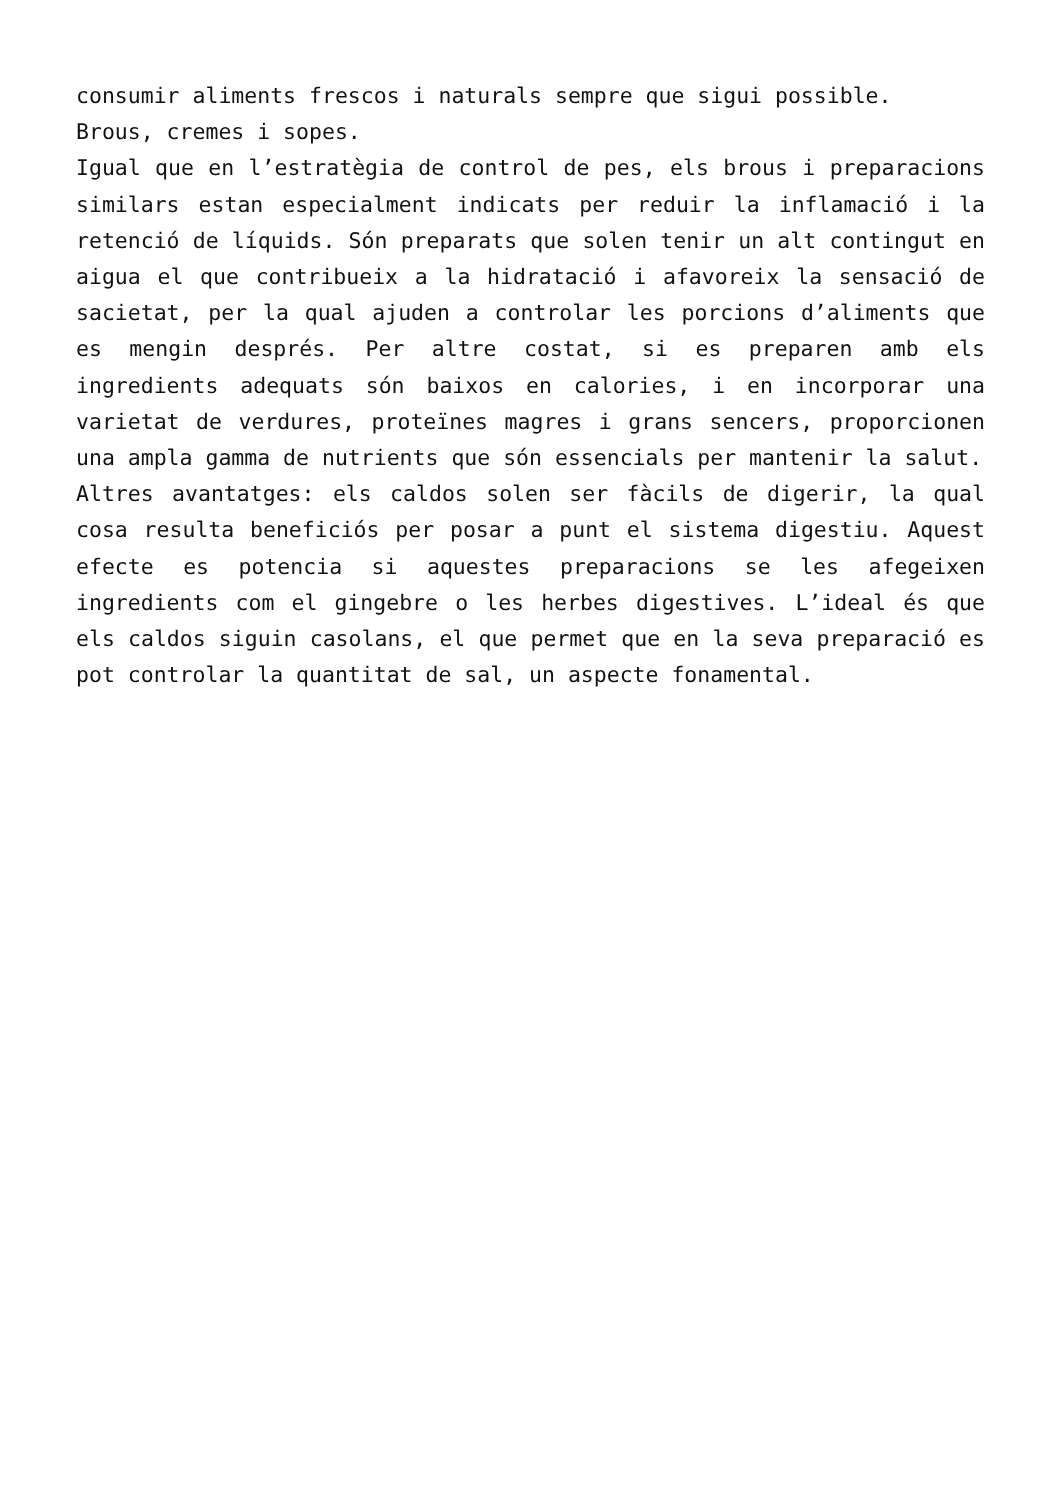consumir aliments frescos i naturals sempre que sigui possible.
Brous, cremes i sopes.
Igual que en l’estratègia de control de pes, els brous i preparacions similars estan especialment indicats per reduir la inflamació i la retenció de líquids. Són preparats que solen tenir un alt contingut en aigua el que contribueix a la hidratació i afavoreix la sensació de sacietat, per la qual ajuden a controlar les porcions d’aliments que es mengin després. Per altre costat, si es preparen amb els ingredients adequats són baixos en calories, i en incorporar una varietat de verdures, proteïnes magres i grans sencers, proporcionen una ampla gamma de nutrients que són essencials per mantenir la salut.
Altres avantatges: els caldos solen ser fàcils de digerir, la qual cosa resulta beneficiós per posar a punt el sistema digestiu. Aquest efecte es potencia si aquestes preparacions se les afegeixen ingredients com el gingebre o les herbes digestives. L’ideal és que els caldos siguin casolans, el que permet que en la seva preparació es pot controlar la quantitat de sal, un aspecte fonamental.